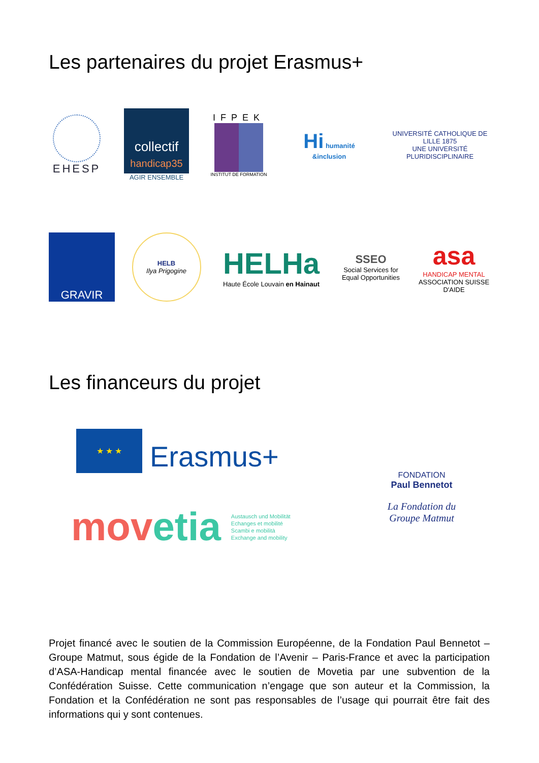Les partenaires du projet Erasmus+
EHESP
collectif
handicap35
AGIR ENSEMBLE
IFPEK
INSTITUT DE FORMATION
Hi humanité &inclusion
UNIVERSITÉ CATHOLIQUE DE LILLE 1875
UNE UNIVERSITÉ PLURIDISCIPLINAIRE
GRAVIR
HELB
Ilya Prigogine
HELHa
Haute École Louvain en Hainaut
SSEO
Social Services for Equal Opportunities
asa
HANDICAP MENTAL
ASSOCIATION SUISSE D'AIDE
Les financeurs du projet
★ ★ ★
Erasmus+
movetia Austausch und Mobilität
Echanges et mobilité
Scambi e mobilità
Exchange and mobility
FONDATION
Paul Bennetot
La Fondation du Groupe Matmut
Projet financé avec le soutien de la Commission Européenne, de la Fondation Paul Bennetot – Groupe Matmut, sous égide de la Fondation de l’Avenir – Paris-France et avec la participation d’ASA-Handicap mental financée avec le soutien de Movetia par une subvention de la Confédération Suisse. Cette communication n’engage que son auteur et la Commission, la Fondation et la Confédération ne sont pas responsables de l’usage qui pourrait être fait des informations qui y sont contenues.